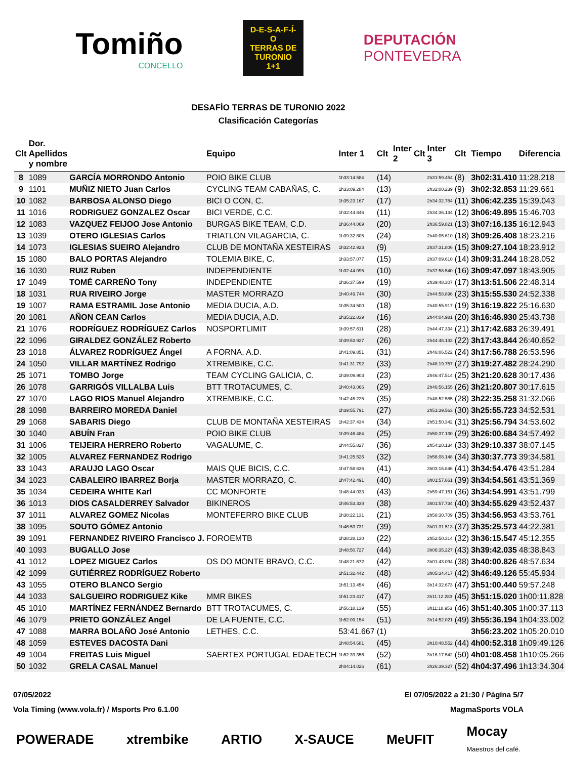Tomiño
CONCELLO
D-E-S-A-F-Í-O
TERRAS DE
TURONIO
1+1
DEPUTACIÓN
PONTEVEDRA
DESAFÍO TERRAS DE TURONIO 2022
Clasificación Categorías
| Clt | Dor. Apellidos y nombre | | Equipo | Inter 1 | Clt | Inter 2 | Clt | Inter 3 | Clt | Tiempo | Diferencia |
| --- | --- | --- | --- | --- | --- | --- | --- | --- | --- | --- | --- |
| 8 | 1089 | GARCÍA MORRONDO Antonio | POIO BIKE CLUB | 1h33:14.584 | (14) | | | 2h31:59.454 | (8) | 3h02:31.410 | 11:28.218 |
| 9 | 1101 | MUÑIZ NIETO Juan Carlos | CYCLING TEAM CABAÑAS, C. | 1h33:09.284 | (13) | | | 2h32:00.239 | (9) | 3h02:32.853 | 11:29.661 |
| 10 | 1082 | BARBOSA ALONSO Diego | BICI O CON, C. | 1h35:23.167 | (17) | | | 2h34:32.784 | (11) | 3h06:42.235 | 15:39.043 |
| 11 | 1016 | RODRIGUEZ GONZALEZ Oscar | BICI VERDE, C.C. | 1h32:44.846 | (11) | | | 2h34:36.134 | (12) | 3h06:49.895 | 15:46.703 |
| 12 | 1083 | VAZQUEZ FEIJOO Jose Antonio | BURGAS BIKE TEAM, C.D. | 1h36:44.069 | (20) | | | 2h36:59.821 | (13) | 3h07:16.135 | 16:12.943 |
| 13 | 1039 | OTERO IGLESIAS Carlos | TRIATLON VILAGARCIA, C. | 1h39:32.805 | (24) | | | 2h40:05.610 | (18) | 3h09:26.408 | 18:23.216 |
| 14 | 1073 | IGLESIAS SUEIRO Alejandro | CLUB DE MONTAÑA XESTEIRAS | 1h32:42.923 | (9) | | | 2h37:31.806 | (15) | 3h09:27.104 | 18:23.912 |
| 15 | 1080 | BALO PORTAS Alejandro | TOLEMIA BIKE, C. | 1h33:57.077 | (15) | | | 2h37:09.610 | (14) | 3h09:31.244 | 18:28.052 |
| 16 | 1030 | RUIZ Ruben | INDEPENDIENTE | 1h32:44.095 | (10) | | | 2h37:58.540 | (16) | 3h09:47.097 | 18:43.905 |
| 17 | 1049 | TOMÉ CARREÑO Tony | INDEPENDIENTE | 1h36:37.599 | (19) | | | 2h39:48.307 | (17) | 3h13:51.506 | 22:48.314 |
| 18 | 1031 | RUA RIVEIRO Jorge | MASTER MORRAZO | 1h40:49.744 | (30) | | | 2h44:58.896 | (23) | 3h15:55.530 | 24:52.338 |
| 19 | 1007 | RAMA ESTRAMIL Jose Antonio | MEDIA DUCIA, A.D. | 1h35:34.500 | (18) | | | 2h40:55.917 | (19) | 3h16:19.822 | 25:16.630 |
| 20 | 1081 | AÑON CEAN Carlos | MEDIA DUCIA, A.D. | 1h35:22.839 | (16) | | | 2h44:04.981 | (20) | 3h16:46.930 | 25:43.738 |
| 21 | 1076 | RODRÍGUEZ RODRÍGUEZ Carlos | NOSPORTLIMIT | 1h39:57.611 | (28) | | | 2h44:47.334 | (21) | 3h17:42.683 | 26:39.491 |
| 22 | 1096 | GIRALDEZ GONZÁLEZ Roberto | | 1h39:53.927 | (26) | | | 2h44:48.133 | (22) | 3h17:43.844 | 26:40.652 |
| 23 | 1018 | ÁLVAREZ RODRÍGUEZ Ángel | A FORNA, A.D. | 1h41:09.851 | (31) | | | 2h46:06.522 | (24) | 3h17:56.788 | 26:53.596 |
| 24 | 1050 | VILLAR MARTÍNEZ Rodrigo | XTREMBIKE, C.C. | 1h41:31.792 | (33) | | | 2h48:19.757 | (27) | 3h19:27.482 | 28:24.290 |
| 25 | 1071 | TOMBO Jorge | TEAM CYCLING GALICIA, C. | 1h39:09.903 | (23) | | | 2h46:47.514 | (25) | 3h21:20.628 | 30:17.436 |
| 26 | 1078 | GARRIGÓS VILLALBA Luis | BTT TROTACUMES, C. | 1h40:43.066 | (29) | | | 2h46:56.155 | (26) | 3h21:20.807 | 30:17.615 |
| 27 | 1070 | LAGO RIOS Manuel Alejandro | XTREMBIKE, C.C. | 1h42:45.225 | (35) | | | 2h48:52.585 | (28) | 3h22:35.258 | 31:32.066 |
| 28 | 1098 | BARREIRO MOREDA Daniel | | 1h39:55.791 | (27) | | | 2h51:39.563 | (30) | 3h25:55.723 | 34:52.531 |
| 29 | 1068 | SABARIS Diego | CLUB DE MONTAÑA XESTEIRAS | 1h42:37.434 | (34) | | | 2h51:50.342 | (31) | 3h25:56.794 | 34:53.602 |
| 30 | 1040 | ABUÍN Fran | POIO BIKE CLUB | 1h39:46.484 | (25) | | | 2h50:37.130 | (29) | 3h26:00.684 | 34:57.492 |
| 31 | 1006 | TEIJEIRA HERRERO Roberto | VAGALUME, C. | 1h44:55.827 | (36) | | | 2h54:20.134 | (33) | 3h29:10.337 | 38:07.145 |
| 32 | 1005 | ALVAREZ FERNANDEZ Rodrigo | | 1h41:25.526 | (32) | | | 2h56:08.148 | (34) | 3h30:37.773 | 39:34.581 |
| 33 | 1043 | ARAUJO LAGO Oscar | MAIS QUE BICIS, C.C. | 1h47:58.636 | (41) | | | 3h03:15.846 | (41) | 3h34:54.476 | 43:51.284 |
| 34 | 1023 | CABALEIRO IBARREZ Borja | MASTER MORRAZO, C. | 1h47:42.491 | (40) | | | 3h01:57.661 | (39) | 3h34:54.561 | 43:51.369 |
| 35 | 1034 | CEDEIRA WHITE Karl | CC MONFORTE | 1h48:44.033 | (43) | | | 2h59:47.151 | (36) | 3h34:54.991 | 43:51.799 |
| 36 | 1013 | DIOS CASALDERREY Salvador | BIKINEROS | 1h46:53.338 | (38) | | | 3h01:57.734 | (40) | 3h34:55.629 | 43:52.437 |
| 37 | 1011 | ALVAREZ GOMEZ Nicolas | MONTEFERRO BIKE CLUB | 1h38:22.131 | (21) | | | 2h58:30.709 | (35) | 3h34:56.953 | 43:53.761 |
| 38 | 1095 | SOUTO GÓMEZ Antonio | | 1h46:53.731 | (39) | | | 3h01:31.513 | (37) | 3h35:25.573 | 44:22.381 |
| 39 | 1091 | FERNANDEZ RIVEIRO Francisco J. | FOROEMTB | 1h38:28.130 | (22) | | | 2h52:50.314 | (32) | 3h36:15.547 | 45:12.355 |
| 40 | 1093 | BUGALLO Jose | | 1h48:50.727 | (44) | | | 3h06:35.227 | (43) | 3h39:42.035 | 48:38.843 |
| 41 | 1012 | LOPEZ MIGUEZ Carlos | OS DO MONTE BRAVO, C.C. | 1h48:21.672 | (42) | | | 3h01:43.094 | (38) | 3h40:00.826 | 48:57.634 |
| 42 | 1099 | GUTIÉRREZ RODRÍGUEZ Roberto | | 1h51:32.442 | (48) | | | 3h05:34.417 | (42) | 3h46:49.126 | 55:45.934 |
| 43 | 1055 | OTERO BLANCO Sergio | | 1h51:13.454 | (46) | | | 3h14:32.673 | (47) | 3h51:00.440 | 59:57.248 |
| 44 | 1033 | SALGUEIRO RODRIGUEZ Kike | MMR BIKES | 1h51:23.417 | (47) | | | 3h11:12.283 | (45) | 3h51:15.020 | 1h00:11.828 |
| 45 | 1010 | MARTÍNEZ FERNÁNDEZ Bernardo | BTT TROTACUMES, C. | 1h56:18.139 | (55) | | | 3h11:18.953 | (46) | 3h51:40.305 | 1h00:37.113 |
| 46 | 1079 | PRIETO GONZÁLEZ Angel | DE LA FUENTE, C.C. | 1h52:09.154 | (51) | | | 3h14:52.021 | (49) | 3h55:36.194 | 1h04:33.002 |
| 47 | 1088 | MARRA BOLAÑO José Antonio | LETHES, C.C. | 53:41.667 | (1) | | | | | 3h56:23.202 | 1h05:20.010 |
| 48 | 1059 | ESTEVES DACOSTA Dani | | 1h48:54.681 | (45) | | | 3h10:48.552 | (44) | 4h00:52.318 | 1h09:49.126 |
| 49 | 1004 | FREITAS Luis Miguel | SAERTEX PORTUGAL EDAETECH | 1h52:39.356 | (52) | | | 3h16:17.542 | (50) | 4h01:08.458 | 1h10:05.266 |
| 50 | 1032 | GRELA CASAL Manuel | | 2h04:14.026 | (61) | | | 3h26:39.327 | (52) | 4h04:37.496 | 1h13:34.304 |
07/05/2022 El 07/05/2022 a 21:30 / Página 5/7
Vola Timing (www.vola.fr) / Msports Pro 6.1.00 MagmaSports VOLA
POWERADE xtrembike ARTIO X-SAUCE MeUFIT Mocay
Maestros del café.